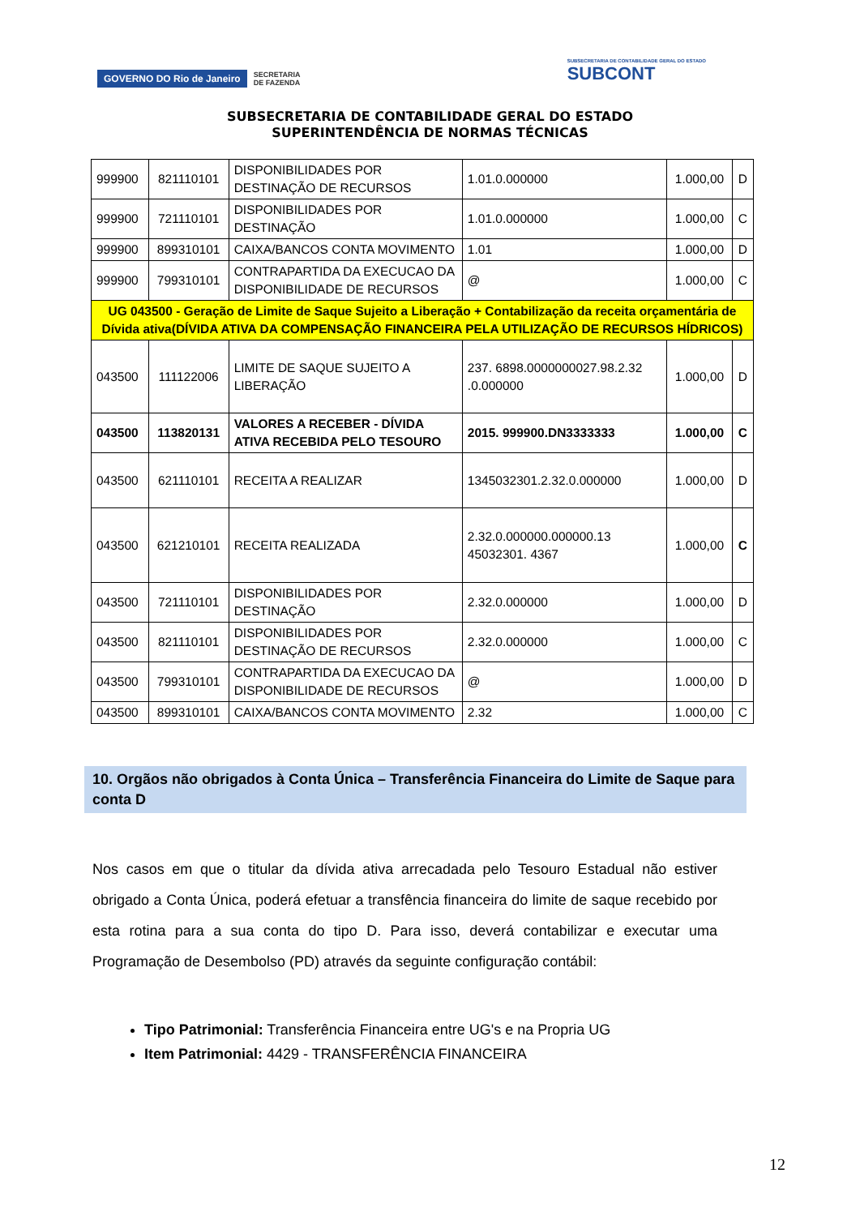GOVERNO DO Rio de Janeiro SECRETARIA
DE FAZENDA
SUBSECRETARIA DE CONTABILIDADE GERAL DO ESTADO
SUBCONT
SUBSECRETARIA DE CONTABILIDADE GERAL DO ESTADO
SUPERINTENDÊNCIA DE NORMAS TÉCNICAS
| 999900 | 821110101 | DISPONIBILIDADES POR DESTINAÇÃO DE RECURSOS | 1.01.0.000000 | 1.000,00 | D |
| 999900 | 721110101 | DISPONIBILIDADES POR DESTINAÇÃO | 1.01.0.000000 | 1.000,00 | C |
| 999900 | 899310101 | CAIXA/BANCOS CONTA MOVIMENTO | 1.01 | 1.000,00 | D |
| 999900 | 799310101 | CONTRAPARTIDA DA EXECUCAO DA DISPONIBILIDADE DE RECURSOS | @ | 1.000,00 | C |
| UG 043500 - Geração de Limite de Saque Sujeito a Liberação + Contabilização da receita orçamentária de Dívida ativa(DÍVIDA ATIVA DA COMPENSAÇÃO FINANCEIRA PELA UTILIZAÇÃO DE RECURSOS HÍDRICOS) | | | | | |
| 043500 | 111122006 | LIMITE DE SAQUE SUJEITO A LIBERAÇÃO | 237. 6898.0000000027.98.2.32 .0.000000 | 1.000,00 | D |
| 043500 | 113820131 | VALORES A RECEBER - DÍVIDA ATIVA RECEBIDA PELO TESOURO | 2015. 999900.DN3333333 | 1.000,00 | C |
| 043500 | 621110101 | RECEITA A REALIZAR | 1345032301.2.32.0.000000 | 1.000,00 | D |
| 043500 | 621210101 | RECEITA REALIZADA | 2.32.0.000000.000000.13 45032301. 4367 | 1.000,00 | C |
| 043500 | 721110101 | DISPONIBILIDADES POR DESTINAÇÃO | 2.32.0.000000 | 1.000,00 | D |
| 043500 | 821110101 | DISPONIBILIDADES POR DESTINAÇÃO DE RECURSOS | 2.32.0.000000 | 1.000,00 | C |
| 043500 | 799310101 | CONTRAPARTIDA DA EXECUCAO DA DISPONIBILIDADE DE RECURSOS | @ | 1.000,00 | D |
| 043500 | 899310101 | CAIXA/BANCOS CONTA MOVIMENTO | 2.32 | 1.000,00 | C |
10. Orgãos não obrigados à Conta Única – Transferência Financeira do Limite de Saque para conta D
Nos casos em que o titular da dívida ativa arrecadada pelo Tesouro Estadual não estiver obrigado a Conta Única, poderá efetuar a transfência financeira do limite de saque recebido por esta rotina para a sua conta do tipo D. Para isso, deverá contabilizar e executar uma Programação de Desembolso (PD) através da seguinte configuração contábil:
Tipo Patrimonial: Transferência Financeira entre UG's e na Propria UG
Item Patrimonial: 4429 - TRANSFERÊNCIA FINANCEIRA
12